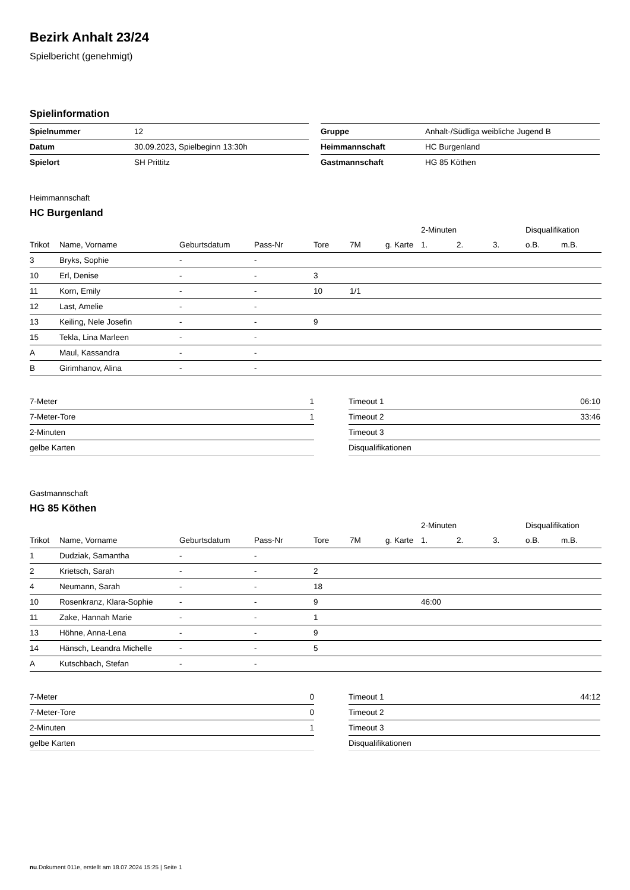Bezirk Anhalt 23/24
Spielbericht (genehmigt)
Spielinformation
| Spielnummer | 12 |
| Datum | 30.09.2023, Spielbeginn 13:30h |
| Spielort | SH Prittitz |
| Gruppe | Anhalt-/Südliga weibliche Jugend B |
| Heimmannschaft | HC Burgenland |
| Gastmannschaft | HG 85 Köthen |
Heimmannschaft
HC Burgenland
| | | | | | | | 2-Minuten | | | Disqualifikation | |
| --- | --- | --- | --- | --- | --- | --- | --- | --- | --- | --- | --- |
| Trikot | Name, Vorname | Geburtsdatum | Pass-Nr | Tore | 7M | g. Karte | 1. | 2. | 3. | o.B. | m.B. |
| 3 | Bryks, Sophie | - | - | | | | | | | | |
| 10 | Erl, Denise | - | - | 3 | | | | | | | |
| 11 | Korn, Emily | - | - | 10 | 1/1 | | | | | | |
| 12 | Last, Amelie | - | - | | | | | | | | |
| 13 | Keiling, Nele Josefin | - | - | 9 | | | | | | | |
| 15 | Tekla, Lina Marleen | - | - | | | | | | | | |
| A | Maul, Kassandra | - | - | | | | | | | | |
| B | Girimhanov, Alina | - | - | | | | | | | | |
| 7-Meter | 1 |
| 7-Meter-Tore | 1 |
| 2-Minuten | |
| gelbe Karten | |
| Timeout 1 | 06:10 |
| Timeout 2 | 33:46 |
| Timeout 3 | |
| Disqualifikationen | |
Gastmannschaft
HG 85 Köthen
| | | | | | | | 2-Minuten | | | Disqualifikation | |
| --- | --- | --- | --- | --- | --- | --- | --- | --- | --- | --- | --- |
| Trikot | Name, Vorname | Geburtsdatum | Pass-Nr | Tore | 7M | g. Karte | 1. | 2. | 3. | o.B. | m.B. |
| 1 | Dudziak, Samantha | - | - | | | | | | | | |
| 2 | Krietsch, Sarah | - | - | 2 | | | | | | | |
| 4 | Neumann, Sarah | - | - | 18 | | | | | | | |
| 10 | Rosenkranz, Klara-Sophie | - | - | 9 | | | 46:00 | | | | |
| 11 | Zake, Hannah Marie | - | - | 1 | | | | | | | |
| 13 | Höhne, Anna-Lena | - | - | 9 | | | | | | | |
| 14 | Hänsch, Leandra Michelle | - | - | 5 | | | | | | | |
| A | Kutschbach, Stefan | - | - | | | | | | | | |
| 7-Meter | 0 |
| 7-Meter-Tore | 0 |
| 2-Minuten | 1 |
| gelbe Karten | |
| Timeout 1 | 44:12 |
| Timeout 2 | |
| Timeout 3 | |
| Disqualifikationen | |
nu.Dokument 011e, erstellt am 18.07.2024 15:25 | Seite 1